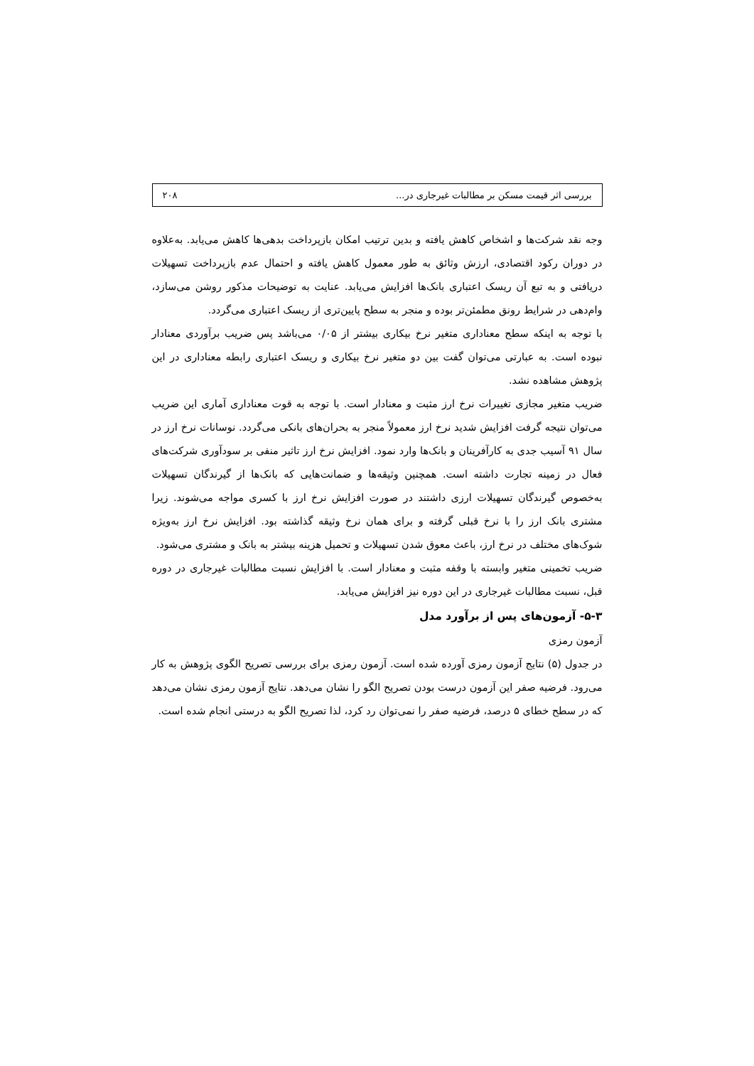بررسی اثر قیمت مسکن بر مطالبات غیرجاری در... ۲۰۸
وجه نقد شرکت‌ها و اشخاص کاهش یافته و بدین ترتیب امکان بازپرداخت بدهی‌ها کاهش می‌یابد. به‌علاوه در دوران رکود اقتصادی، ارزش وثائق به طور معمول کاهش یافته و احتمال عدم بازپرداخت تسهیلات دریافتی و به تبع آن ریسک اعتباری بانک‌ها افزایش می‌یابد. عنایت به توضیحات مذکور روشن می‌سازد، وام‌دهی در شرایط رونق مطمئن‌تر بوده و منجر به سطح پایین‌تری از ریسک اعتباری می‌گردد.
با توجه به اینکه سطح معناداری متغیر نرخ بیکاری بیشتر از ۰/۰۵ می‌باشد پس ضریب برآوردی معنادار نبوده است. به عبارتی می‌توان گفت بین دو متغیر نرخ بیکاری و ریسک اعتباری رابطه معناداری در این پژوهش مشاهده نشد.
ضریب متغیر مجازی تغییرات نرخ ارز مثبت و معنادار است. با توجه به قوت معناداری آماری این ضریب می‌توان نتیجه گرفت افزایش شدید نرخ ارز معمولاً منجر به بحران‌های بانکی می‌گردد. نوسانات نرخ ارز در سال ۹۱ آسیب جدی به کارآفرینان و بانک‌ها وارد نمود. افزایش نرخ ارز تاثیر منفی بر سودآوری شرکت‌های فعال در زمینه تجارت داشته است. همچنین وثیقه‌ها و ضمانت‌هایی که بانک‌ها از گیرندگان تسهیلات به‌خصوص گیرندگان تسهیلات ارزی داشتند در صورت افزایش نرخ ارز با کسری مواجه می‌شوند. زیرا مشتری بانک ارز را با نرخ قبلی گرفته و برای همان نرخ وثیقه گذاشته بود. افزایش نرخ ارز به‌ویژه شوک‌های مختلف در نرخ ارز، باعث معوق شدن تسهیلات و تحمیل هزینه بیشتر به بانک و مشتری می‌شود.
ضریب تخمینی متغیر وابسته با وقفه مثبت و معنادار است. با افزایش نسبت مطالبات غیرجاری در دوره قبل، نسبت مطالبات غیرجاری در این دوره نیز افزایش می‌یابد.
۵-۳- آزمون‌های پس از برآورد مدل
آزمون رمزی
در جدول (۵) نتایج آزمون رمزی آورده شده است. آزمون رمزی برای بررسی تصریح الگوی پژوهش به کار می‌رود. فرضیه صفر این آزمون درست بودن تصریح الگو را نشان می‌دهد. نتایج آزمون رمزی نشان می‌دهد که در سطح خطای ۵ درصد، فرضیه صفر را نمی‌توان رد کرد، لذا تصریح الگو به درستی انجام شده است.